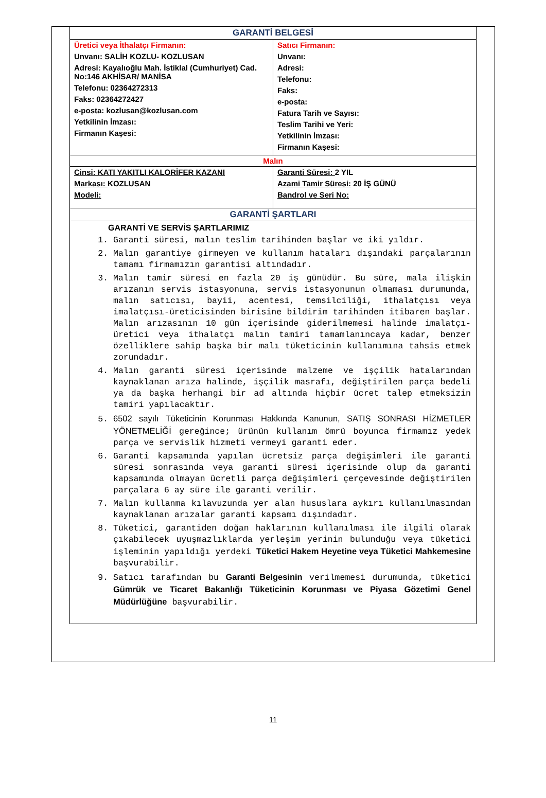| GARANTİ BELGESİ | |
| --- | --- |
| Üretici veya İthalatçı Firmanın: Unvanı: SALİH KOZLU- KOZLUSAN Adresi: Kayalıoğlu Mah. İstiklal (Cumhuriyet) Cad. No:146 AKHİSAR/ MANİSA Telefonu: 02364272313 Faks: 02364272427 e-posta: kozlusan@kozlusan.com Yetkilinin İmzası: Firmanın Kaşesi: | Satıcı Firmanın: Unvanı: Adresi: Telefonu: Faks: e-posta: Fatura Tarih ve Sayısı: Teslim Tarihi ve Yeri: Yetkilinin İmzası: Firmanın Kaşesi: |
| Malın | |
| Cinsi: KATI YAKITLI KALORİFER KAZANI Markası: KOZLUSAN Modeli: | Garanti Süresi: 2 YIL Azami Tamir Süresi: 20 İŞ GÜNÜ Bandrol ve Seri No: |
| GARANTİ ŞARTLARI | |
| GARANTİ VE SERVİS ŞARTLARIMIZ 1. Garanti süresi, malın teslim tarihinden başlar ve iki yıldır. 2. Malın garantiye girmeyen ve kullanım hataları dışındaki parçalarının tamamı firmamızın garantisi altındadır. 3. Malın tamir süresi en fazla 20 iş günüdür. Bu süre, mala ilişkin arızanın servis istasyonuna, servis istasyonunun olmaması durumunda, malın satıcısı, bayii, acentesi, temsilciliği, ithalatçısı veya imalatçısı-üreticisinden birisine bildirim tarihinden itibaren başlar. Malın arızasının 10 gün içerisinde giderilmemesi halinde imalatçı-üretici veya ithalatçı malın tamiri tamamlanıncaya kadar, benzer özelliklere sahip başka bir malı tüketicinin kullanımına tahsis etmek zorundadır. 4. Malın garanti süresi içerisinde malzeme ve işçilik hatalarından kaynaklanan arıza halinde, işçilik masrafı, değiştirilen parça bedeli ya da başka herhangi bir ad altında hiçbir ücret talep etmeksizin tamiri yapılacaktır. 5. 6502 sayılı Tüketicinin Korunması Hakkında Kanunun, SATIŞ SONRASI HİZMETLER YÖNETMELİĞİ gereğince; ürünün kullanım ömrü boyunca firmamız yedek parça ve servislik hizmeti vermeyi garanti eder. 6. Garanti kapsamında yapılan ücretsiz parça değişimleri ile garanti süresi sonrasında veya garanti süresi içerisinde olup da garanti kapsamında olmayan ücretli parça değişimleri çerçevesinde değiştirilen parçalara 6 ay süre ile garanti verilir. 7. Malın kullanma kılavuzunda yer alan hususlara aykırı kullanılmasından kaynaklanan arızalar garanti kapsamı dışındadır. 8. Tüketici, garantiden doğan haklarının kullanılması ile ilgili olarak çıkabilecek uyuşmazlıklarda yerleşim yerinin bulunduğu veya tüketici işleminin yapıldığı yerdeki Tüketici Hakem Heyetine veya Tüketici Mahkemesine başvurabilir. 9. Satıcı tarafından bu Garanti Belgesinin verilmemesi durumunda, tüketici Gümrük ve Ticaret Bakanlığı Tüketicinin Korunması ve Piyasa Gözetimi Genel Müdürlüğüne başvurabilir. | |
11